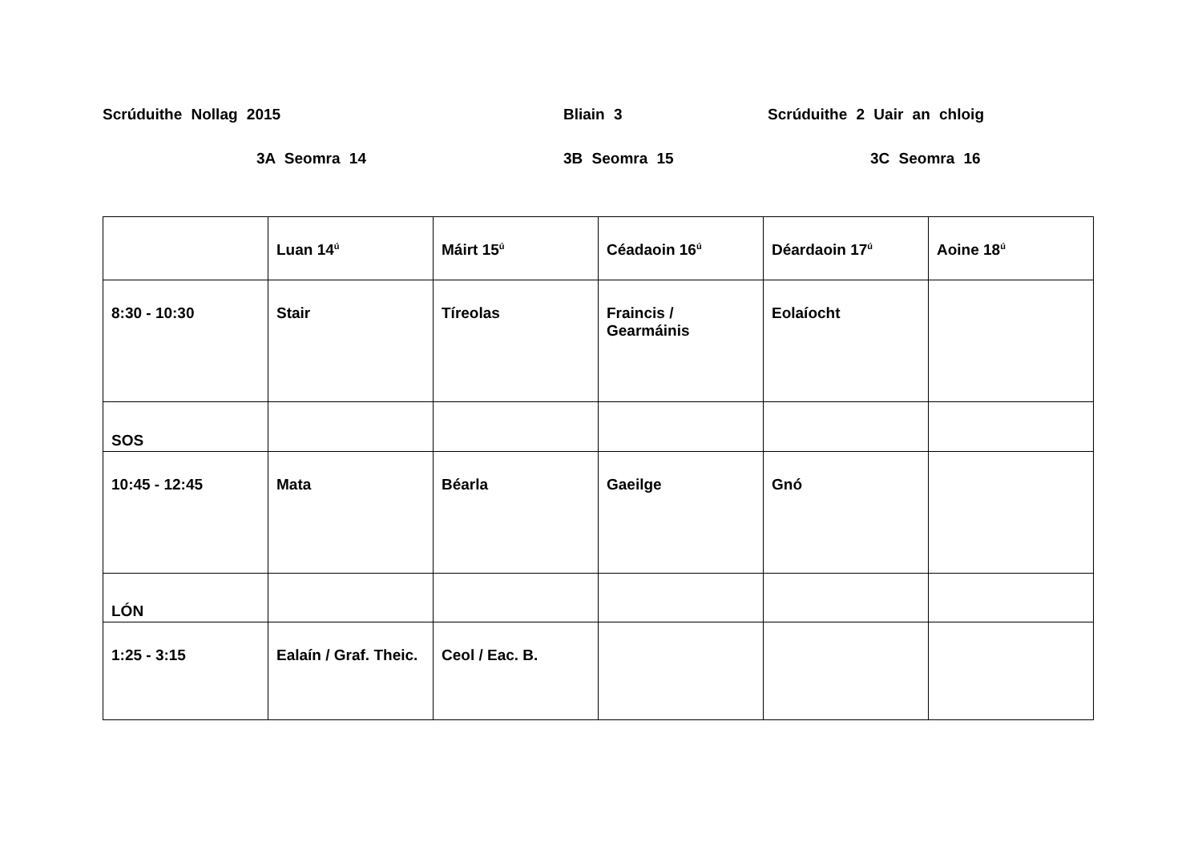Scrúduithe Nollag 2015 Bliain 3 Scrúduithe 2 Uair an chloig
3A Seomra 14 3B Seomra 15 3C Seomra 16
| | Luan 14<sup>ú</sup> | Máirt 15<sup>ú</sup> | Céadaoin 16<sup>ú</sup> | Déardaoin 17<sup>ú</sup> | Aoine 18<sup>ú</sup> |
| 8:30 - 10:30 | Stair | Tíreolas | Fraincis / Gearmáinis | Eolaíocht | |
| SOS | | | | | |
| 10:45 - 12:45 | Mata | Béarla | Gaeilge | Gnó | |
| LÓN | | | | | |
| 1:25 - 3:15 | Ealaín / Graf. Theic. | Ceol / Eac. B. | | | |